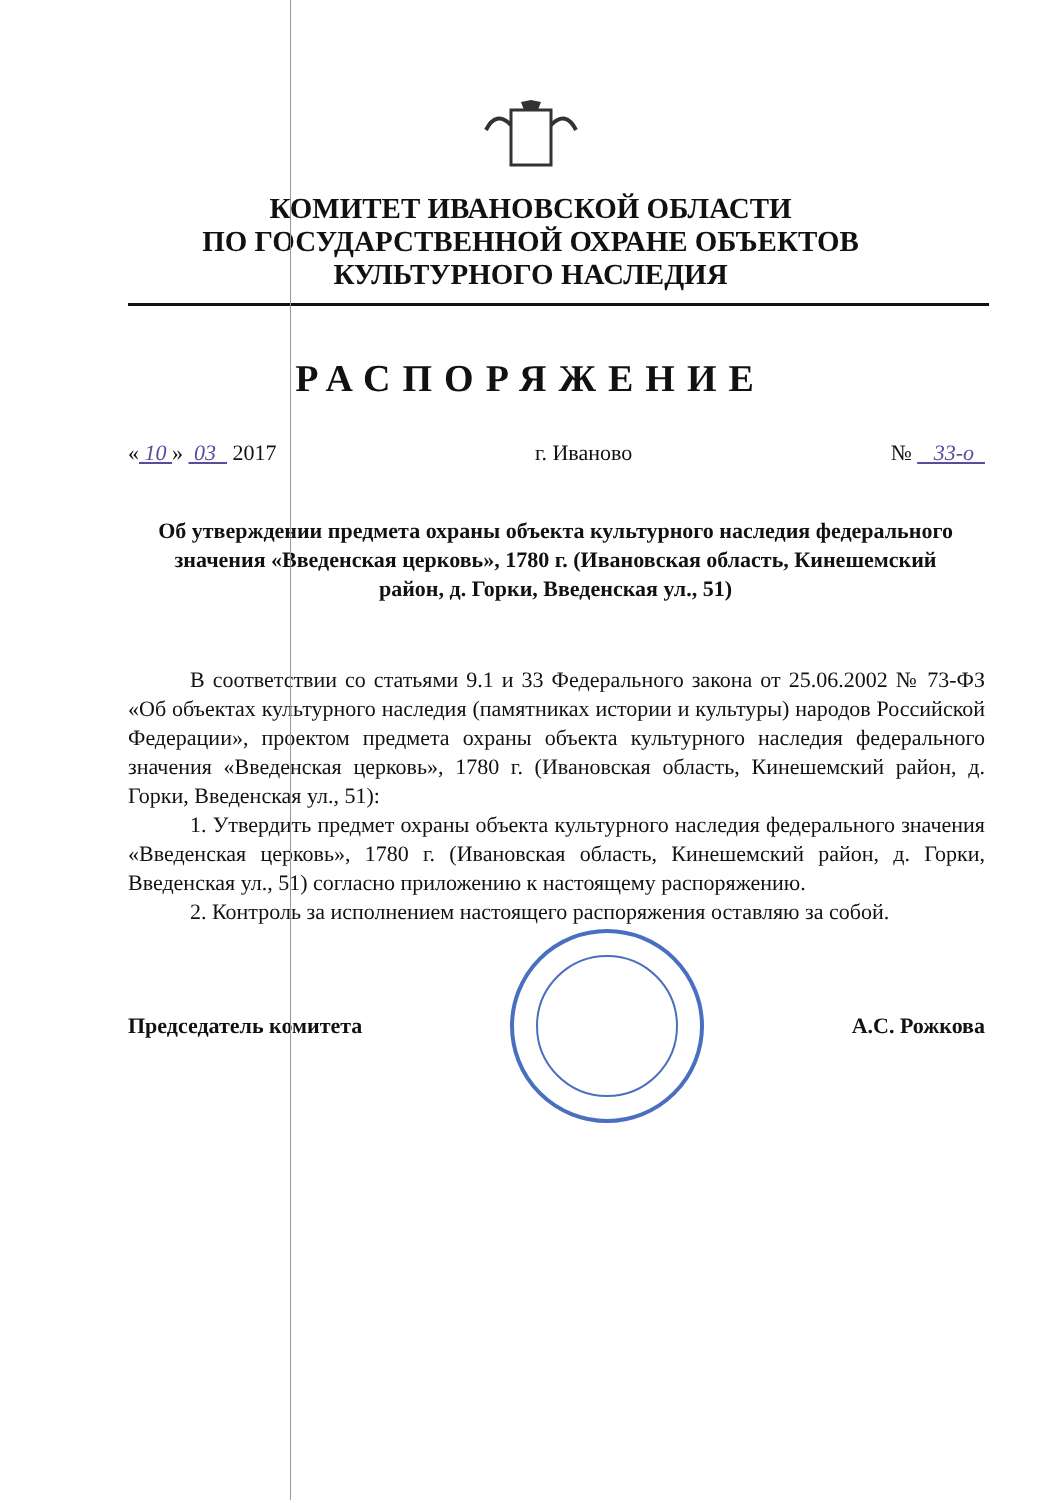КОМИТЕТ ИВАНОВСКОЙ ОБЛАСТИ
ПО ГОСУДАРСТВЕННОЙ ОХРАНЕ ОБЪЕКТОВ
КУЛЬТУРНОГО НАСЛЕДИЯ
РАСПОРЯЖЕНИЕ
« 10 » 03 2017 г. Иваново № 33-о
Об утверждении предмета охраны объекта культурного наследия федерального значения «Введенская церковь», 1780 г. (Ивановская область, Кинешемский район, д. Горки, Введенская ул., 51)
В соответствии со статьями 9.1 и 33 Федерального закона от 25.06.2002 № 73-ФЗ «Об объектах культурного наследия (памятниках истории и культуры) народов Российской Федерации», проектом предмета охраны объекта культурного наследия федерального значения «Введенская церковь», 1780 г. (Ивановская область, Кинешемский район, д. Горки, Введенская ул., 51):
1. Утвердить предмет охраны объекта культурного наследия федерального значения «Введенская церковь», 1780 г. (Ивановская область, Кинешемский район, д. Горки, Введенская ул., 51) согласно приложению к настоящему распоряжению.
2. Контроль за исполнением настоящего распоряжения оставляю за собой.
Председатель комитета А.С. Рожкова